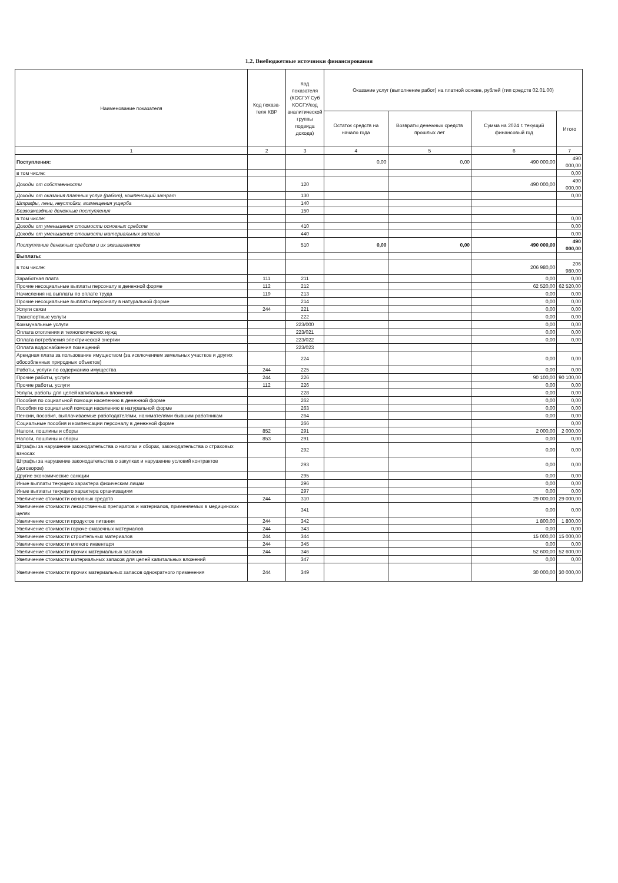1.2. Внебюджетные источники финансирования
| Наименование показателя | Код показа-теля КВР | Код показателя (КОСГУ/ Суб КОСГУ/код аналитической группы подвида дохода) | Оказание услуг (выполнение работ) на платной основе, рублей (тип средств 02.01.00) | | | |
| --- | --- | --- | --- | --- | --- | --- |
| | | | Остаток средств на начало года | Возвраты денежных средств прошлых лет | Сумма на 2024 г. текущий финансовый год | Итого |
| 1 | 2 | 3 | 4 | 5 | 6 | 7 |
| Поступления: | | | 0,00 | 0,00 | 490 000,00 | 490 000,00 |
| в том числе: | | | | | | 0,00 |
| Доходы от собственности | | 120 | | | 490 000,00 | 490 000,00 |
| Доходы от оказания платных услуг (работ), компенсаций затрат | | 130 | | | | 0,00 |
| Штрафы, пени, неустойки, возмещения ущерба | | 140 | | | | |
| Безвозмездные денежные поступления | | 150 | | | | |
| в том числе: | | | | | | 0,00 |
| Доходы от уменьшения стоимости основных средств | | 410 | | | | 0,00 |
| Доходы от уменьшение стоимости материальных запасов | | 440 | | | | 0,00 |
| Поступление денежных средств и их эквивалентов | | 510 | 0,00 | 0,00 | 490 000,00 | 490 000,00 |
| Выплаты: | | | | | | |
| в том числе: | | | | | 206 980,00 | 206 980,00 |
| Заработная плата | 111 | 211 | | | 0,00 | 0,00 |
| Прочие несоциальные выплаты персоналу в денежной форме | 112 | 212 | | | 62 520,00 | 62 520,00 |
| Начисления на выплаты по оплате труда | 119 | 213 | | | 0,00 | 0,00 |
| Прочие несоциальные выплаты персоналу в натуральной форме | | 214 | | | 0,00 | 0,00 |
| Услуги связи | 244 | 221 | | | 0,00 | 0,00 |
| Транспортные услуги | | 222 | | | 0,00 | 0,00 |
| Коммунальные услуги | | 223/000 | | | 0,00 | 0,00 |
| Оплата отопления и технологических нужд | | 223/021 | | | 0,00 | 0,00 |
| Оплата потребления электрической энергии | | 223/022 | | | 0,00 | 0,00 |
| Оплата водоснабжения помещений | | 223/023 | | | | |
| Арендная плата за пользование имуществом (за исключением земельных участков и других обособленных природных объектов) | | 224 | | | 0,00 | 0,00 |
| Работы, услуги по содержанию имущества | 244 | 225 | | | 0,00 | 0,00 |
| Прочие работы, услуги | 244 | 226 | | | 90 100,00 | 90 100,00 |
| Прочие работы, услуги | 112 | 226 | | | 0,00 | 0,00 |
| Услуги, работы для целей капитальных вложений | | 228 | | | 0,00 | 0,00 |
| Пособия по социальной помощи населению в денежной форме | | 262 | | | 0,00 | 0,00 |
| Пособия по социальной помощи населению в натуральной форме | | 263 | | | 0,00 | 0,00 |
| Пенсии, пособия, выплачиваемые работодателями, нанимателями бывшим работникам | | 264 | | | 0,00 | 0,00 |
| Социальные пособия и компенсации персоналу в денежной форме | | 266 | | | | 0,00 |
| Налоги, пошлины и сборы | 852 | 291 | | | 2 000,00 | 2 000,00 |
| Налоги, пошлины и сборы | 853 | 291 | | | 0,00 | 0,00 |
| Штрафы за нарушение законодательства о налогах и сборах, законодательства о страховых взносах | | 292 | | | 0,00 | 0,00 |
| Штрафы за нарушение законодательства о закупках и нарушение условий контрактов (договоров) | | 293 | | | 0,00 | 0,00 |
| Другие экономические санкции | | 295 | | | 0,00 | 0,00 |
| Иные выплаты текущего характера физическим лицам | | 296 | | | 0,00 | 0,00 |
| Иные выплаты текущего характера организациям | | 297 | | | 0,00 | 0,00 |
| Увеличение стоимости основных средств | 244 | 310 | | | 29 000,00 | 29 000,00 |
| Увеличение стоимости лекарственных препаратов и материалов, применяемых в медицинских целях | | 341 | | | 0,00 | 0,00 |
| Увеличение стоимости продуктов питания | 244 | 342 | | | 1 800,00 | 1 800,00 |
| Увеличение стоимости горюче-смазочных материалов | 244 | 343 | | | 0,00 | 0,00 |
| Увеличение стоимости строительных материалов | 244 | 344 | | | 15 000,00 | 15 000,00 |
| Увеличение стоимости мягкого инвентаря | 244 | 345 | | | 0,00 | 0,00 |
| Увеличение стоимости прочих материальных запасов | 244 | 346 | | | 52 600,00 | 52 600,00 |
| Увеличение стоимости материальных запасов для целей капитальных вложений | | 347 | | | 0,00 | 0,00 |
| Увеличение стоимости прочих материальных запасов однократного применения | 244 | 349 | | | 30 000,00 | 30 000,00 |